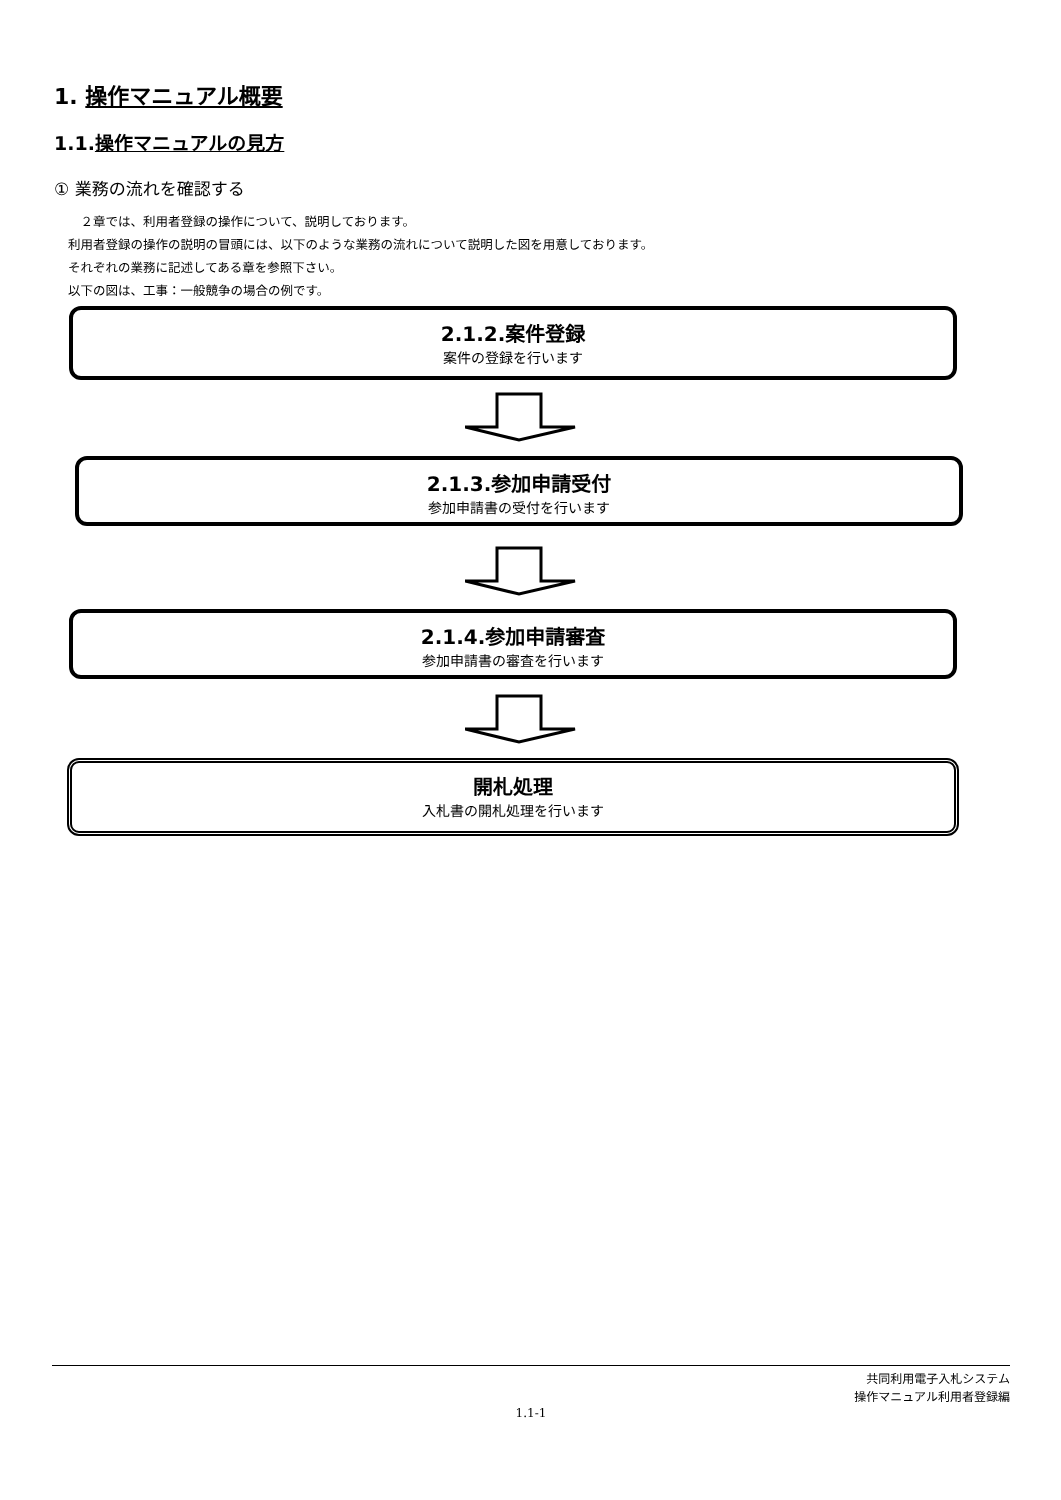1. 操作マニュアル概要
1.1.操作マニュアルの見方
① 業務の流れを確認する
　２章では、利用者登録の操作について、説明しております。
利用者登録の操作の説明の冒頭には、以下のような業務の流れについて説明した図を用意しております。
それぞれの業務に記述してある章を参照下さい。
以下の図は、工事：一般競争の場合の例です。
2.1.2.案件登録
案件の登録を行います
2.1.3.参加申請受付
参加申請書の受付を行います
2.1.4.参加申請審査
参加申請書の審査を行います
開札処理
入札書の開札処理を行います
共同利用電子入札システム
操作マニュアル利用者登録編
1.1-1